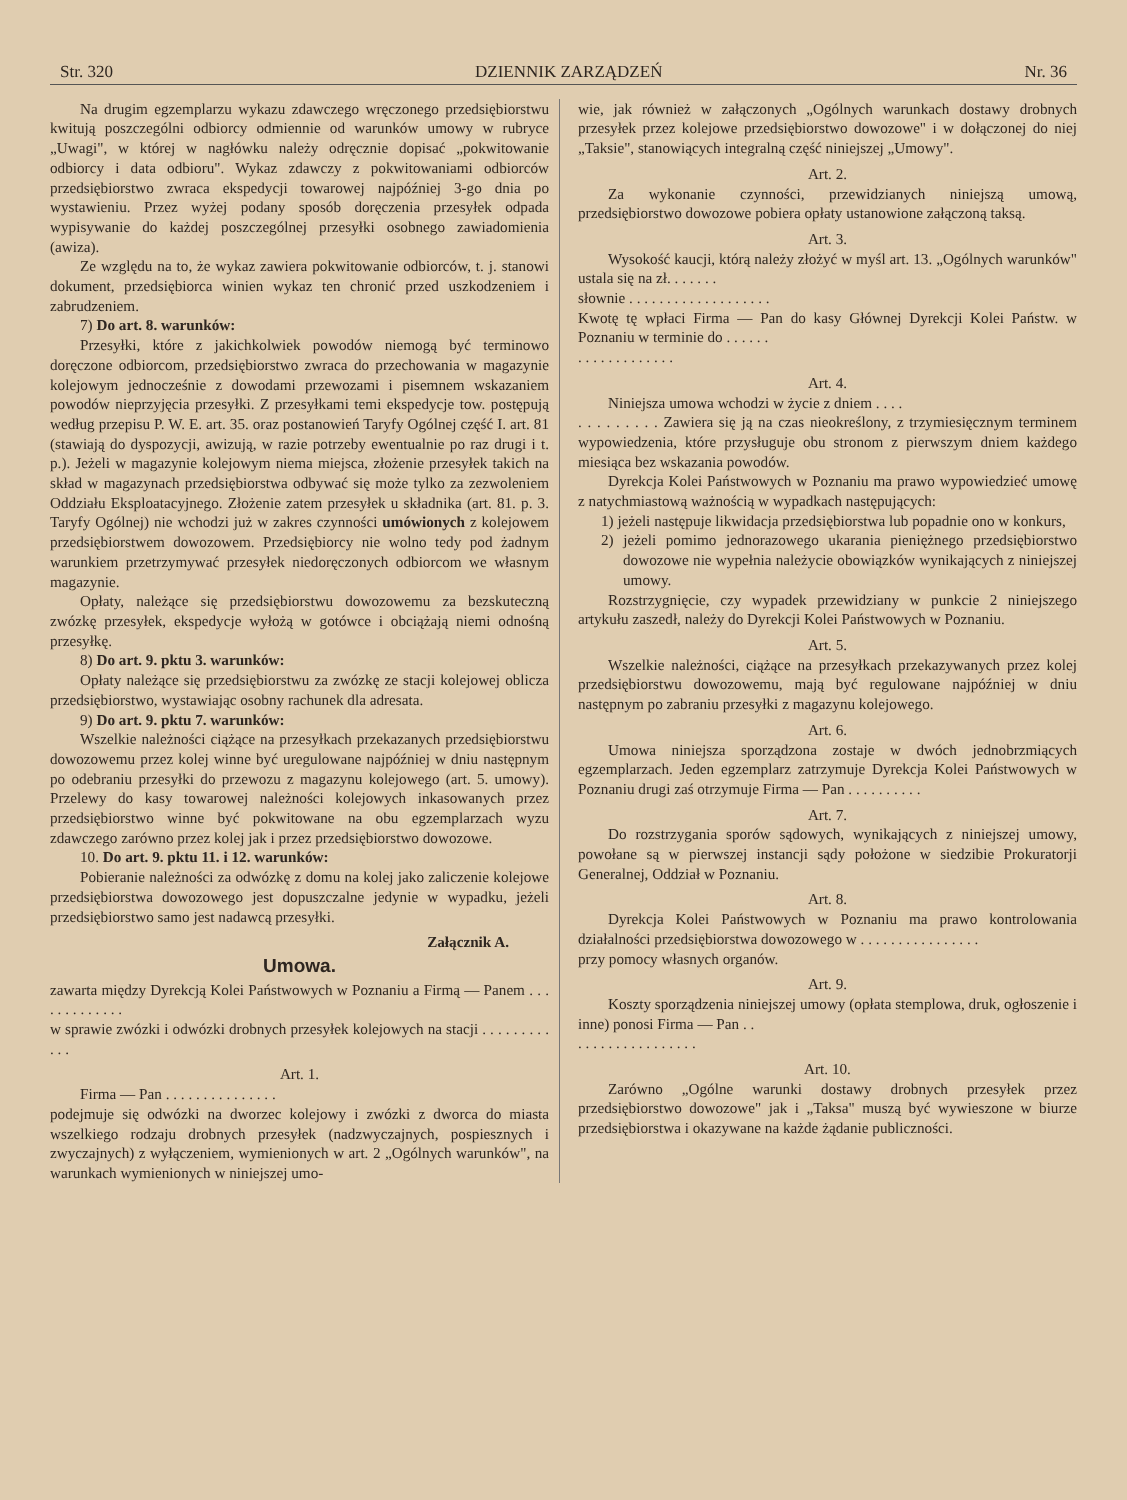Str. 320 DZIENNIK ZARZĄDZEŃ Nr. 36
Na drugim egzemplarzu wykazu zdawczego wręczonego przedsiębiorstwu kwitują poszczególni odbiorcy odmiennie od warunków umowy w rubryce „Uwagi", w której w nagłówku należy odręcznie dopisać „pokwitowanie odbiorcy i data odbioru". Wykaz zdawczy z pokwitowaniami odbiorców przedsiębiorstwo zwraca ekspedycji towarowej najpóźniej 3-go dnia po wystawieniu. Przez wyżej podany sposób doręczenia przesyłek odpada wypisywanie do każdej poszczególnej przesyłki osobnego zawiadomienia (awiza).
Ze względu na to, że wykaz zawiera pokwitowanie odbiorców, t. j. stanowi dokument, przedsiębiorca winien wykaz ten chronić przed uszkodzeniem i zabrudzeniem.
7) Do art. 8. warunków:
Przesyłki, które z jakichkolwiek powodów niemogą być terminowo doręczone odbiorcom, przedsiębiorstwo zwraca do przechowania w magazynie kolejowym jednocześnie z dowodami przewozami i pisemnem wskazaniem powodów nieprzyjęcia przesyłki. Z przesyłkami temi ekspedycje tow. postępują według przepisu P. W. E. art. 35. oraz postanowień Taryfy Ogólnej część I. art. 81 (stawiają do dyspozycji, awizują, w razie potrzeby ewentualnie po raz drugi i t. p.). Jeżeli w magazynie kolejowym niema miejsca, złożenie przesyłek takich na skład w magazynach przedsiębiorstwa odbywać się może tylko za zezwoleniem Oddziału Eksploatacyjnego. Złożenie zatem przesyłek u składnika (art. 81. p. 3. Taryfy Ogólnej) nie wchodzi już w zakres czynności umówionych z kolejowem przedsiębiorstwem dowozowem. Przedsiębiorcy nie wolno tedy pod żadnym warunkiem przetrzymywać przesyłek niedoręczonych odbiorcom we własnym magazynie.
Opłaty, należące się przedsiębiorstwu dowozowemu za bezskuteczną zwózkę przesyłek, ekspedycje wyłożą w gotówce i obciążają niemi odnośną przesyłkę.
8) Do art. 9. pktu 3. warunków:
Opłaty należące się przedsiębiorstwu za zwózkę ze stacji kolejowej oblicza przedsiębiorstwo, wystawiając osobny rachunek dla adresata.
9) Do art. 9. pktu 7. warunków:
Wszelkie należności ciążące na przesyłkach przekazanych przedsiębiorstwu dowozowemu przez kolej winne być uregulowane najpóźniej w dniu następnym po odebraniu przesyłki do przewozu z magazynu kolejowego (art. 5. umowy). Przelewy do kasy towarowej należności kolejowych inkasowanych przez przedsiębiorstwo winne być pokwitowane na obu egzemplarzach wyzu zdawczego zarówno przez kolej jak i przez przedsiębiorstwo dowozowe.
10. Do art. 9. pktu 11. i 12. warunków:
Pobieranie należności za odwózkę z domu na kolej jako zaliczenie kolejowe przedsiębiorstwa dowozowego jest dopuszczalne jedynie w wypadku, jeżeli przedsiębiorstwo samo jest nadawcą przesyłki.
Załącznik A.
Umowa.
zawarta między Dyrekcją Kolei Państwowych w Poznaniu a Firmą — Panem . . . . . . . . . . . . .
w sprawie zwózki i odwózki drobnych przesyłek kolejowych na stacji . . . . . . . . . . . .
Art. 1.
Firma — Pan . . . . . . . . . . . . . . .
podejmuje się odwózki na dworzec kolejowy i zwózki z dworca do miasta wszelkiego rodzaju drobnych przesyłek (nadzwyczajnych, pospiesznych i zwyczajnych) z wyłączeniem, wymienionych w art. 2 „Ogólnych warunków", na warunkach wymienionych w niniejszej umo-
wie, jak również w załączonych „Ogólnych warunkach dostawy drobnych przesyłek przez kolejowe przedsiębiorstwo dowozowe" i w dołączonej do niej „Taksie", stanowiących integralną część niniejszej „Umowy".
Art. 2.
Za wykonanie czynności, przewidzianych niniejszą umową, przedsiębiorstwo dowozowe pobiera opłaty ustanowione załączoną taksą.
Art. 3.
Wysokość kaucji, którą należy złożyć w myśl art. 13. „Ogólnych warunków" ustala się na zł. . . . . . .
słownie . . . . . . . . . . . . . . . . . . .
Kwotę tę wpłaci Firma — Pan do kasy Głównej Dyrekcji Kolei Państw. w Poznaniu w terminie do . . . . . .
. . . . . . . . . . . . .
Art. 4.
Niniejsza umowa wchodzi w życie z dniem . . . .
. . . . . . . . . Zawiera się ją na czas nieokreślony, z trzymiesięcznym terminem wypowiedzenia, które przysługuje obu stronom z pierwszym dniem każdego miesiąca bez wskazania powodów.
Dyrekcja Kolei Państwowych w Poznaniu ma prawo wypowiedzieć umowę z natychmiastową ważnością w wypadkach następujących:
1) jeżeli następuje likwidacja przedsiębiorstwa lub popadnie ono w konkurs,
2) jeżeli pomimo jednorazowego ukarania pieniężnego przedsiębiorstwo dowozowe nie wypełnia należycie obowiązków wynikających z niniejszej umowy.
Rozstrzygnięcie, czy wypadek przewidziany w punkcie 2 niniejszego artykułu zaszedł, należy do Dyrekcji Kolei Państwowych w Poznaniu.
Art. 5.
Wszelkie należności, ciążące na przesyłkach przekazywanych przez kolej przedsiębiorstwu dowozowemu, mają być regulowane najpóźniej w dniu następnym po zabraniu przesyłki z magazynu kolejowego.
Art. 6.
Umowa niniejsza sporządzona zostaje w dwóch jednobrzmiących egzemplarzach. Jeden egzemplarz zatrzymuje Dyrekcja Kolei Państwowych w Poznaniu drugi zaś otrzymuje Firma — Pan . . . . . . . . . .
Art. 7.
Do rozstrzygania sporów sądowych, wynikających z niniejszej umowy, powołane są w pierwszej instancji sądy położone w siedzibie Prokuratorji Generalnej, Oddział w Poznaniu.
Art. 8.
Dyrekcja Kolei Państwowych w Poznaniu ma prawo kontrolowania działalności przedsiębiorstwa dowozowego w . . . . . . . . . . . . . . . .
przy pomocy własnych organów.
Art. 9.
Koszty sporządzenia niniejszej umowy (opłata stemplowa, druk, ogłoszenie i inne) ponosi Firma — Pan . .
. . . . . . . . . . . . . . . .
Art. 10.
Zarówno „Ogólne warunki dostawy drobnych przesyłek przez przedsiębiorstwo dowozowe" jak i „Taksa" muszą być wywieszone w biurze przedsiębiorstwa i okazywane na każde żądanie publiczności.